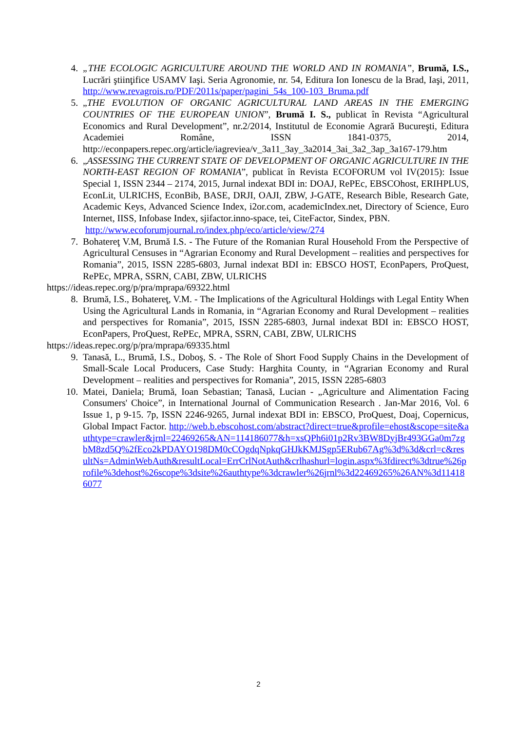4. „THE ECOLOGIC AGRICULTURE AROUND THE WORLD AND IN ROMANIA”, Brumă, I.S., Lucrări ştiinţifice USAMV Iaşi. Seria Agronomie, nr. 54, Editura Ion Ionescu de la Brad, Iaşi, 2011, http://www.revagrois.ro/PDF/2011s/paper/pagini_54s_100-103_Bruma.pdf
5. „THE EVOLUTION OF ORGANIC AGRICULTURAL LAND AREAS IN THE EMERGING COUNTRIES OF THE EUROPEAN UNION”, Brumă I. S., publicat în Revista “Agricultural Economics and Rural Development”, nr.2/2014, Institutul de Economie Agrară Bucureşti, Editura Academiei Române, ISSN 1841-0375, 2014, http://econpapers.repec.org/article/iagreviea/v_3a11_3ay_3a2014_3ai_3a2_3ap_3a167-179.htm
6. „ASSESSING THE CURRENT STATE OF DEVELOPMENT OF ORGANIC AGRICULTURE IN THE NORTH-EAST REGION OF ROMANIA”, publicat în Revista ECOFORUM vol IV(2015): Issue Special 1, ISSN 2344 – 2174, 2015, Jurnal indexat BDI in: DOAJ, RePEc, EBSCOhost, ERIHPLUS, EconLit, ULRICHS, EconBib, BASE, DRJI, OAJI, ZBW, J-GATE, Research Bible, Research Gate, Academic Keys, Advanced Science Index, i2or.com, academicIndex.net, Directory of Science, Euro Internet, IISS, Infobase Index, sjifactor.inno-space, tei, CiteFactor, Sindex, PBN.
http://www.ecoforumjournal.ro/index.php/eco/article/view/274
7. Bohatereţ V.M, Brumă I.S. - The Future of the Romanian Rural Household From the Perspective of Agricultural Censuses in “Agrarian Economy and Rural Development – realities and perspectives for Romania”, 2015, ISSN 2285-6803, Jurnal indexat BDI in: EBSCO HOST, EconPapers, ProQuest, RePEc, MPRA, SSRN, CABI, ZBW, ULRICHS
https://ideas.repec.org/p/pra/mprapa/69322.html
8. Brumă, I.S., Bohatereţ, V.M. - The Implications of the Agricultural Holdings with Legal Entity When Using the Agricultural Lands in Romania, in “Agrarian Economy and Rural Development – realities and perspectives for Romania”, 2015, ISSN 2285-6803, Jurnal indexat BDI in: EBSCO HOST, EconPapers, ProQuest, RePEc, MPRA, SSRN, CABI, ZBW, ULRICHS
https://ideas.repec.org/p/pra/mprapa/69335.html
9. Tanasă, L., Brumă, I.S., Doboş, S. - The Role of Short Food Supply Chains in the Development of Small-Scale Local Producers, Case Study: Harghita County, in “Agrarian Economy and Rural Development – realities and perspectives for Romania”, 2015, ISSN 2285-6803
10. Matei, Daniela; Brumă, Ioan Sebastian; Tanasă, Lucian - „Agriculture and Alimentation Facing Consumers' Choice”, in International Journal of Communication Research . Jan-Mar 2016, Vol. 6 Issue 1, p 9-15. 7p, ISSN 2246-9265, Jurnal indexat BDI in: EBSCO, ProQuest, Doaj, Copernicus, Global Impact Factor. http://web.b.ebscohost.com/abstract?direct=true&profile=ehost&scope=site&authtype=crawler&jrnl=22469265&AN=114186077&h=xsQPh6i01p2Rv3BW8DyjBr493GGa0m7zgbM8zd5Q%2fEco2kPDAYO198DM0cCOgdqNpkqGHJkKMJSgp5ERub67Ag%3d%3d&crl=c&resultNs=AdminWebAuth&resultLocal=ErrCrlNotAuth&crlhashurl=login.aspx%3fdirect%3dtrue%26profile%3dehost%26scope%3dsite%26authtype%3dcrawler%26jrnl%3d22469265%26AN%3d114186077
2